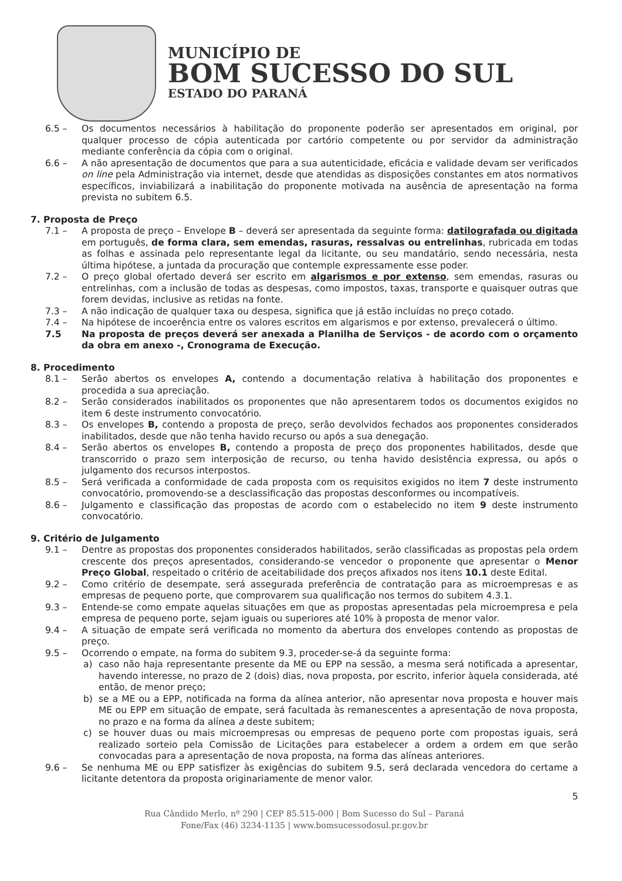MUNICÍPIO DE
BOM SUCESSO DO SUL
ESTADO DO PARANÁ
6.5 – Os documentos necessários à habilitação do proponente poderão ser apresentados em original, por qualquer processo de cópia autenticada por cartório competente ou por servidor da administração mediante conferência da cópia com o original.
6.6 – A não apresentação de documentos que para a sua autenticidade, eficácia e validade devam ser verificados on line pela Administração via internet, desde que atendidas as disposições constantes em atos normativos específicos, inviabilizará a inabilitação do proponente motivada na ausência de apresentação na forma prevista no subitem 6.5.
7. Proposta de Preço
7.1 – A proposta de preço – Envelope B – deverá ser apresentada da seguinte forma: datilografada ou digitada em português, de forma clara, sem emendas, rasuras, ressalvas ou entrelinhas, rubricada em todas as folhas e assinada pelo representante legal da licitante, ou seu mandatário, sendo necessária, nesta última hipótese, a juntada da procuração que contemple expressamente esse poder.
7.2 – O preço global ofertado deverá ser escrito em algarismos e por extenso, sem emendas, rasuras ou entrelinhas, com a inclusão de todas as despesas, como impostos, taxas, transporte e quaisquer outras que forem devidas, inclusive as retidas na fonte.
7.3 – A não indicação de qualquer taxa ou despesa, significa que já estão incluídas no preço cotado.
7.4 – Na hipótese de incoerência entre os valores escritos em algarismos e por extenso, prevalecerá o último.
7.5 Na proposta de preços deverá ser anexada a Planilha de Serviços - de acordo com o orçamento da obra em anexo -, Cronograma de Execução.
8. Procedimento
8.1 – Serão abertos os envelopes A, contendo a documentação relativa à habilitação dos proponentes e procedida a sua apreciação.
8.2 – Serão considerados inabilitados os proponentes que não apresentarem todos os documentos exigidos no item 6 deste instrumento convocatório.
8.3 – Os envelopes B, contendo a proposta de preço, serão devolvidos fechados aos proponentes considerados inabilitados, desde que não tenha havido recurso ou após a sua denegação.
8.4 – Serão abertos os envelopes B, contendo a proposta de preço dos proponentes habilitados, desde que transcorrido o prazo sem interposição de recurso, ou tenha havido desistência expressa, ou após o julgamento dos recursos interpostos.
8.5 – Será verificada a conformidade de cada proposta com os requisitos exigidos no item 7 deste instrumento convocatório, promovendo-se a desclassificação das propostas desconformes ou incompatíveis.
8.6 – Julgamento e classificação das propostas de acordo com o estabelecido no item 9 deste instrumento convocatório.
9. Critério de Julgamento
9.1 – Dentre as propostas dos proponentes considerados habilitados, serão classificadas as propostas pela ordem crescente dos preços apresentados, considerando-se vencedor o proponente que apresentar o Menor Preço Global, respeitado o critério de aceitabilidade dos preços afixados nos itens 10.1 deste Edital.
9.2 – Como critério de desempate, será assegurada preferência de contratação para as microempresas e as empresas de pequeno porte, que comprovarem sua qualificação nos termos do subitem 4.3.1.
9.3 – Entende-se como empate aquelas situações em que as propostas apresentadas pela microempresa e pela empresa de pequeno porte, sejam iguais ou superiores até 10% à proposta de menor valor.
9.4 – A situação de empate será verificada no momento da abertura dos envelopes contendo as propostas de preço.
9.5 – Ocorrendo o empate, na forma do subitem 9.3, proceder-se-á da seguinte forma:
a) caso não haja representante presente da ME ou EPP na sessão, a mesma será notificada a apresentar, havendo interesse, no prazo de 2 (dois) dias, nova proposta, por escrito, inferior àquela considerada, até então, de menor preço;
b) se a ME ou a EPP, notificada na forma da alínea anterior, não apresentar nova proposta e houver mais ME ou EPP em situação de empate, será facultada às remanescentes a apresentação de nova proposta, no prazo e na forma da alínea a deste subitem;
c) se houver duas ou mais microempresas ou empresas de pequeno porte com propostas iguais, será realizado sorteio pela Comissão de Licitações para estabelecer a ordem a ordem em que serão convocadas para a apresentação de nova proposta, na forma das alíneas anteriores.
9.6 – Se nenhuma ME ou EPP satisfizer às exigências do subitem 9.5, será declarada vencedora do certame a licitante detentora da proposta originariamente de menor valor.
5
Rua Cândido Merlo, nº 290 | CEP 85.515-000 | Bom Sucesso do Sul – Paraná
Fone/Fax (46) 3234-1135 | www.bomsucessodosul.pr.gov.br